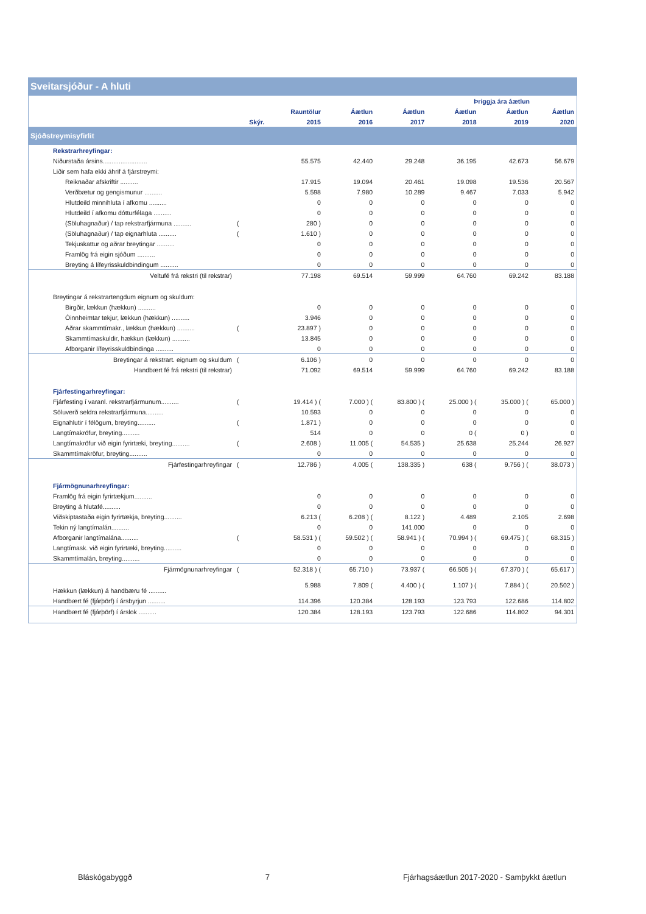Sveitarsjóður - A hluti
| | | | | | Þriggja ára áætlun | | |
| --- | --- | --- | --- | --- | --- | --- | --- |
| | | Rauntölur | Áætlun | Áætlun | Áætlun | Áætlun | Áætlun |
| | Skýr. | 2015 | 2016 | 2017 | 2018 | 2019 | 2020 |
| Sjóðstreymisyfirlit | | | | | | | |
| Rekstrarhreyfingar: | | | | | | | |
| Niðurstaða ársins......................... | | 55.575 | 42.440 | 29.248 | 36.195 | 42.673 | 56.679 |
| Liðir sem hafa ekki áhrif á fjárstreymi: | | | | | | | |
| Reiknaðar afskriftir .......... | | 17.915 | 19.094 | 20.461 | 19.098 | 19.536 | 20.567 |
| Verðbætur og gengismunur .......... | | 5.598 | 7.980 | 10.289 | 9.467 | 7.033 | 5.942 |
| Hlutdeild minnihluta í afkomu .......... | | 0 | 0 | 0 | 0 | 0 | 0 |
| Hlutdeild í afkomu dótturfélaga .......... | | 0 | 0 | 0 | 0 | 0 | 0 |
| (Söluhagnaður) / tap rekstrarfjármuna .......... | ( | 280 ) | 0 | 0 | 0 | 0 | 0 |
| (Söluhagnaður) / tap eignarhluta .......... | ( | 1.610 ) | 0 | 0 | 0 | 0 | 0 |
| Tekjuskattur og aðrar breytingar .......... | | 0 | 0 | 0 | 0 | 0 | 0 |
| Framlög frá eigin sjóðum .......... | | 0 | 0 | 0 | 0 | 0 | 0 |
| Breyting á lífeyrisskuldbindingum .......... | | 0 | 0 | 0 | 0 | 0 | 0 |
| Veltufé frá rekstri (til rekstrar) | | 77.198 | 69.514 | 59.999 | 64.760 | 69.242 | 83.188 |
| Breytingar á rekstrartengdum eignum og skuldum: | | | | | | | |
| Birgðir, lækkun (hækkun) .......... | | 0 | 0 | 0 | 0 | 0 | 0 |
| Óinnheimtar tekjur, lækkun (hækkun) .......... | | 3.946 | 0 | 0 | 0 | 0 | 0 |
| Aðrar skammtímakr., lækkun (hækkun) .......... | ( | 23.897 ) | 0 | 0 | 0 | 0 | 0 |
| Skammtímaskuldir, hækkun (lækkun) .......... | | 13.845 | 0 | 0 | 0 | 0 | 0 |
| Afborganir lífeyrisskuldbindinga .......... | | 0 | 0 | 0 | 0 | 0 | 0 |
| Breytingar á rekstrart. eignum og skuldum | ( | 6.106 ) | 0 | 0 | 0 | 0 | 0 |
| Handbært fé frá rekstri (til rekstrar) | | 71.092 | 69.514 | 59.999 | 64.760 | 69.242 | 83.188 |
| Fjárfestingarhreyfingar: | | | | | | | |
| Fjárfesting í varanl. rekstrarfjármunum.......... | ( | 19.414 ) ( | 7.000 ) ( | 83.800 ) ( | 25.000 ) ( | 35.000 ) ( | 65.000 ) |
| Söluverð seldra rekstrarfjármuna.......... | | 10.593 | 0 | 0 | 0 | 0 | 0 |
| Eignahlutir í félögum, breyting.......... | ( | 1.871 ) | 0 | 0 | 0 | 0 | 0 |
| Langtímakröfur, breyting.......... | | 514 | 0 | 0 | 0 ( | 0 ) | 0 |
| Langtímakröfur við eigin fyrirtæki, breyting.......... | ( | 2.608 ) | 11.005 ( | 54.535 ) | 25.638 | 25.244 | 26.927 |
| Skammtímakröfur, breyting.......... | | 0 | 0 | 0 | 0 | 0 | 0 |
| Fjárfestingarhreyfingar | ( | 12.786 ) | 4.005 ( | 138.335 ) | 638 ( | 9.756 ) ( | 38.073 ) |
| Fjármögnunarhreyfingar: | | | | | | | |
| Framlög frá eigin fyrirtækjum.......... | | 0 | 0 | 0 | 0 | 0 | 0 |
| Breyting á hlutafé.......... | | 0 | 0 | 0 | 0 | 0 | 0 |
| Viðskiptastaða eigin fyrirtækja, breyting.......... | | 6.213 ( | 6.208 ) ( | 8.122 ) | 4.489 | 2.105 | 2.698 |
| Tekin ný langtímalán.......... | | 0 | 0 | 141.000 | 0 | 0 | 0 |
| Afborganir langtímalána.......... | ( | 58.531 ) ( | 59.502 ) ( | 58.941 ) ( | 70.994 ) ( | 69.475 ) ( | 68.315 ) |
| Langtímask. við eigin fyrirtæki, breyting.......... | | 0 | 0 | 0 | 0 | 0 | 0 |
| Skammtímalán, breyting.......... | | 0 | 0 | 0 | 0 | 0 | 0 |
| Fjármögnunarhreyfingar | ( | 52.318 ) ( | 65.710 ) | 73.937 ( | 66.505 ) ( | 67.370 ) ( | 65.617 ) |
| Hækkun (lækkun) á handbæru fé .......... | | 5.988 | 7.809 ( | 4.400 ) ( | 1.107 ) ( | 7.884 ) ( | 20.502 ) |
| Handbært fé (fjárþörf) í ársbyrjun .......... | | 114.396 | 120.384 | 128.193 | 123.793 | 122.686 | 114.802 |
| Handbært fé (fjárþörf) í árslok .......... | | 120.384 | 128.193 | 123.793 | 122.686 | 114.802 | 94.301 |
Bláskógabyggð 7 Fjárhagsáætlun 2017-2020 - Samþykkt áætlun